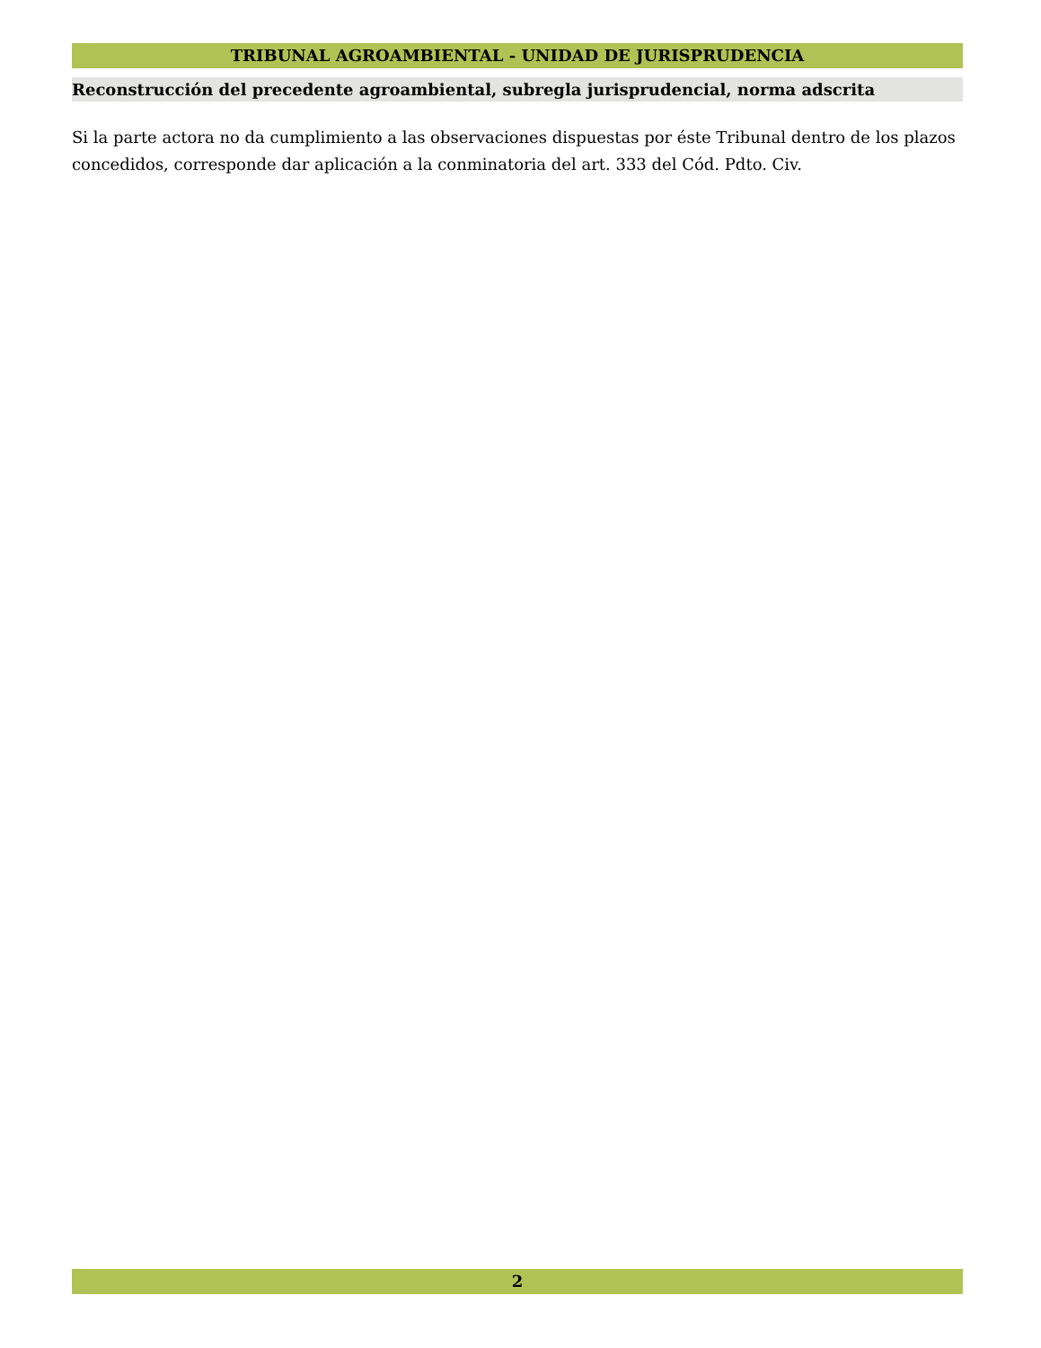TRIBUNAL AGROAMBIENTAL - UNIDAD DE JURISPRUDENCIA
Reconstrucción del precedente agroambiental, subregla jurisprudencial, norma adscrita
Si la parte actora no da cumplimiento a las observaciones dispuestas por éste Tribunal dentro de los plazos concedidos, corresponde dar aplicación a la conminatoria del art. 333 del Cód. Pdto. Civ.
2